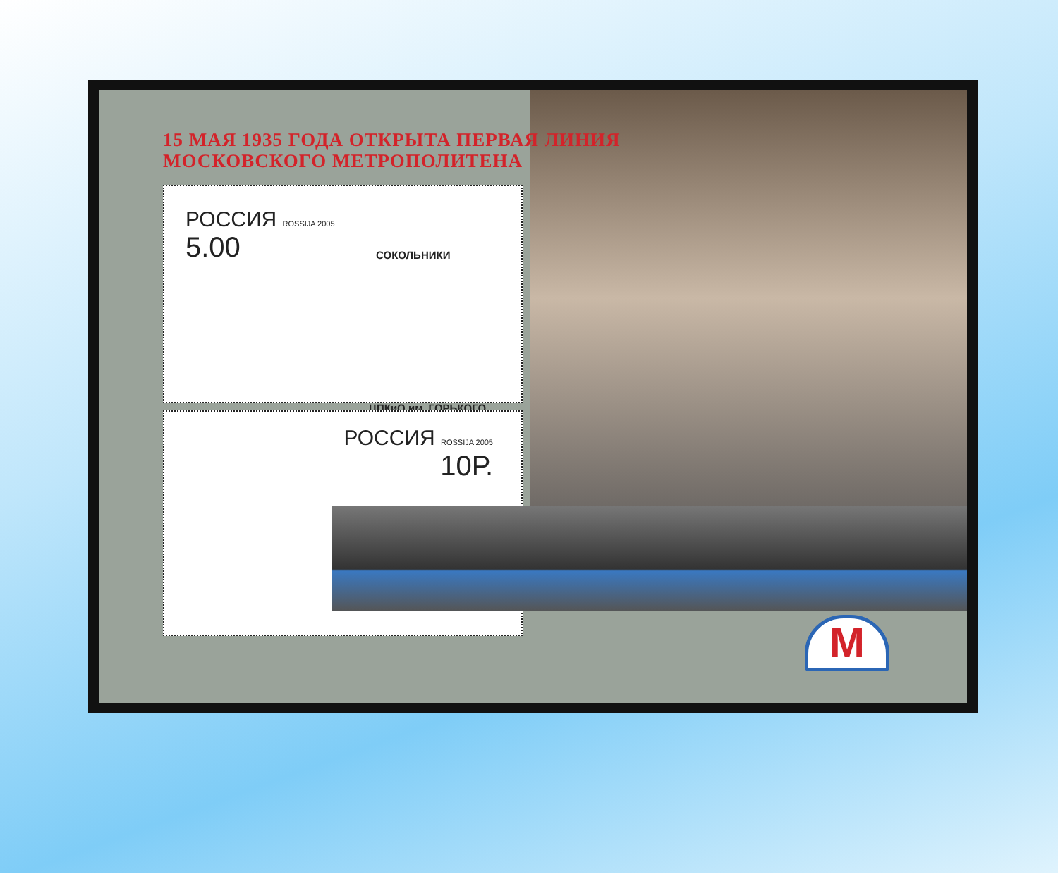15 МАЯ 1935 ГОДА ОТКРЫТА ПЕРВАЯ ЛИНИЯ
МОСКОВСКОГО МЕТРОПОЛИТЕНА
РОССИЯ ROSSIJA 2005
5.00
СОКОЛЬНИКИ
ЦПКиО им. ГОРЬКОГО
РОССИЯ ROSSIJA 2005
10Р.
М